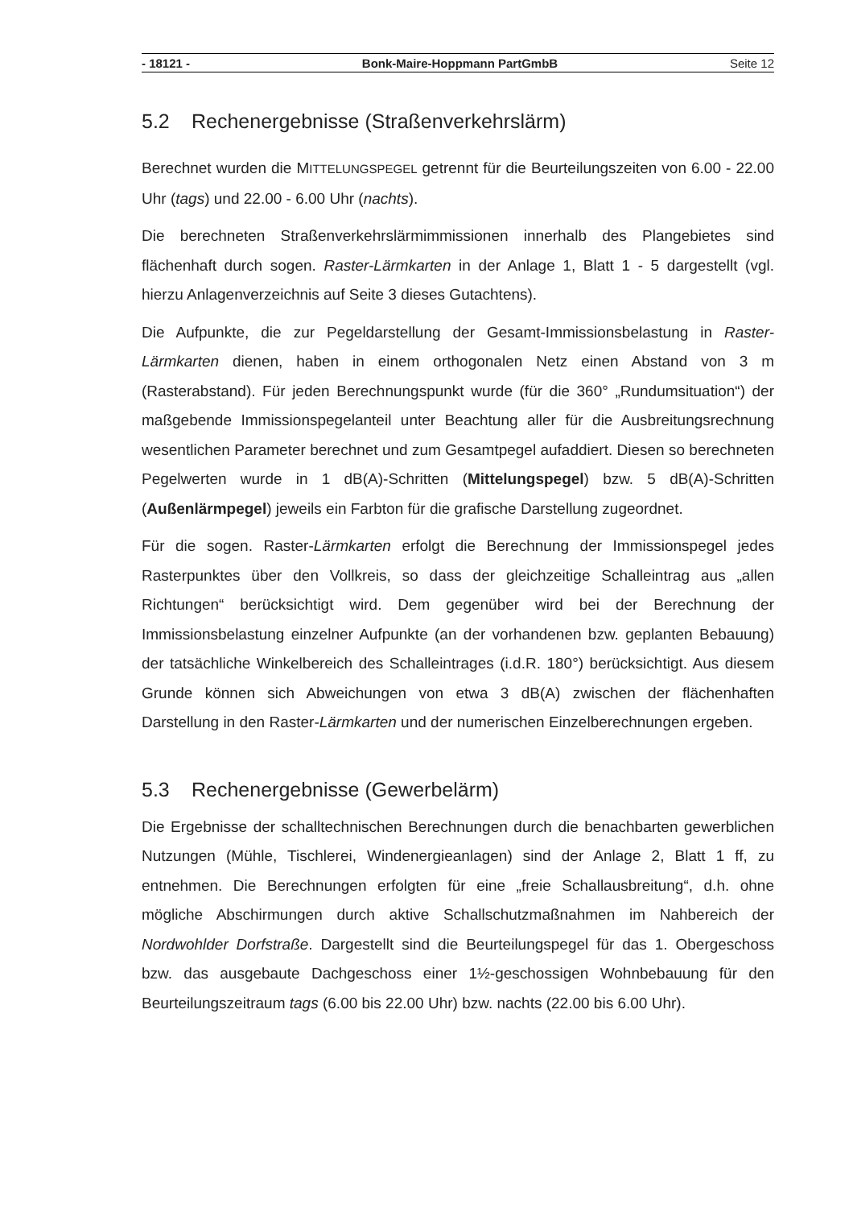- 18121 - Bonk-Maire-Hoppmann PartGmbB Seite 12
5.2 Rechenergebnisse (Straßenverkehrslärm)
Berechnet wurden die MITTELUNGSPEGEL getrennt für die Beurteilungszeiten von 6.00 - 22.00 Uhr (tags) und 22.00 - 6.00 Uhr (nachts).
Die berechneten Straßenverkehrslärmimmissionen innerhalb des Plangebietes sind flächenhaft durch sogen. Raster-Lärmkarten in der Anlage 1, Blatt 1 - 5 dargestellt (vgl. hierzu Anlagenverzeichnis auf Seite 3 dieses Gutachtens).
Die Aufpunkte, die zur Pegeldarstellung der Gesamt-Immissionsbelastung in Raster-Lärmkarten dienen, haben in einem orthogonalen Netz einen Abstand von 3 m (Rasterabstand). Für jeden Berechnungspunkt wurde (für die 360° „Rundumsituation“) der maßgebende Immissionspegelanteil unter Beachtung aller für die Ausbreitungsrechnung wesentlichen Parameter berechnet und zum Gesamtpegel aufaddiert. Diesen so berechneten Pegelwerten wurde in 1 dB(A)-Schritten (Mittelungspegel) bzw. 5 dB(A)-Schritten (Außenlärmpegel) jeweils ein Farbton für die grafische Darstellung zugeordnet.
Für die sogen. Raster-Lärmkarten erfolgt die Berechnung der Immissionspegel jedes Rasterpunktes über den Vollkreis, so dass der gleichzeitige Schalleintrag aus „allen Richtungen“ berücksichtigt wird. Dem gegenüber wird bei der Berechnung der Immissionsbelastung einzelner Aufpunkte (an der vorhandenen bzw. geplanten Bebauung) der tatsächliche Winkelbereich des Schalleintrages (i.d.R. 180°) berücksichtigt. Aus diesem Grunde können sich Abweichungen von etwa 3 dB(A) zwischen der flächenhaften Darstellung in den Raster-Lärmkarten und der numerischen Einzelberechnungen ergeben.
5.3 Rechenergebnisse (Gewerbelärm)
Die Ergebnisse der schalltechnischen Berechnungen durch die benachbarten gewerblichen Nutzungen (Mühle, Tischlerei, Windenergieanlagen) sind der Anlage 2, Blatt 1 ff, zu entnehmen. Die Berechnungen erfolgten für eine „freie Schallausbreitung“, d.h. ohne mögliche Abschirmungen durch aktive Schallschutzmaßnahmen im Nahbereich der Nordwohlder Dorfstraße. Dargestellt sind die Beurteilungspegel für das 1. Obergeschoss bzw. das ausgebaute Dachgeschoss einer 1½-geschossigen Wohnbebauung für den Beurteilungszeitraum tags (6.00 bis 22.00 Uhr) bzw. nachts (22.00 bis 6.00 Uhr).